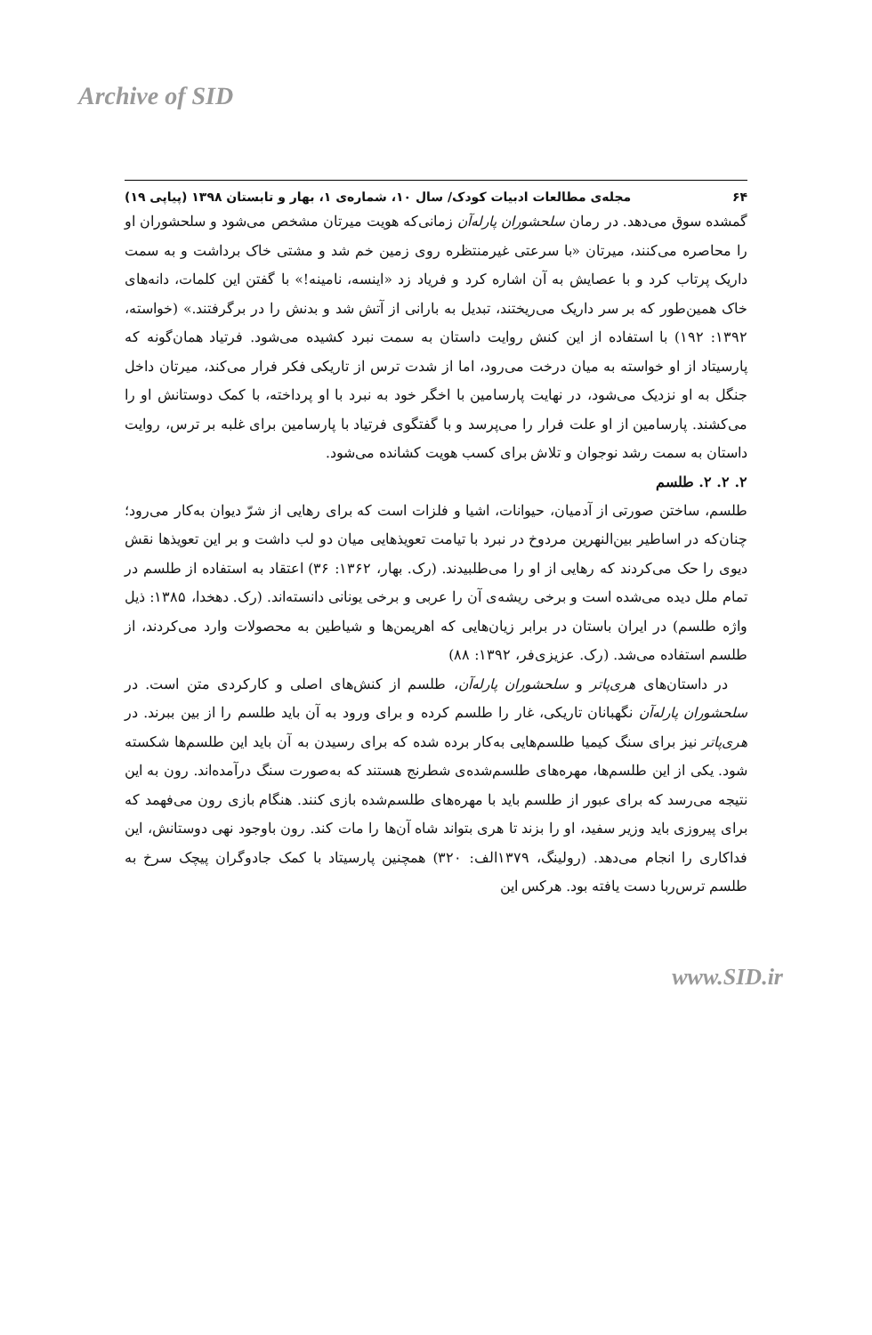Archive of SID
۶۴ مجله‌ی مطالعات ادبیات کودک/ سال ۱۰، شماره‌ی ۱، بهار و تابستان ۱۳۹۸ (پیاپی ۱۹)
گمشده سوق می‌دهد. در رمان سلحشوران پارله‌آن زمانی‌که هویت میرتان مشخص می‌شود و سلحشوران او را محاصره می‌کنند، میرتان «با سرعتی غیرمنتظره روی زمین خم شد و مشتی خاک برداشت و به سمت داریک پرتاب کرد و با عصایش به آن اشاره کرد و فریاد زد «اینسه، نامینه!» با گفتن این کلمات، دانه‌های خاک همین‌طور که بر سر داریک می‌ریختند، تبدیل به بارانی از آتش شد و بدنش را در برگرفتند.» (خواسته، ۱۳۹۲: ۱۹۲) با استفاده از این کنش روایت داستان به سمت نبرد کشیده می‌شود. فرتیاد همان‌گونه که پارسیتاد از او خواسته به میان درخت می‌رود، اما از شدت ترس از تاریکی فکر فرار می‌کند، میرتان داخل جنگل به او نزدیک می‌شود، در نهایت پارسامین با اخگر خود به نبرد با او پرداخته، با کمک دوستانش او را می‌کشند. پارسامین از او علت فرار را می‌پرسد و با گفتگوی فرتیاد با پارسامین برای غلبه بر ترس، روایت داستان به سمت رشد نوجوان و تلاش برای کسب هویت کشانده می‌شود.
۲. ۲. ۲. طلسم
طلسم، ساختن صورتی از آدمیان، حیوانات، اشیا و فلزات است که برای رهایی از شرّ دیوان به‌کار می‌رود؛ چنان‌که در اساطیر بین‌النهرین مردوخ در نبرد با تیامت تعویذهایی میان دو لب داشت و بر این تعویذها نقش دیوی را حک می‌کردند که رهایی از او را می‌طلبیدند. (رک. بهار، ۱۳۶۲: ۳۶) اعتقاد به استفاده از طلسم در تمام ملل دیده می‌شده است و برخی ریشه‌ی آن را عربی و برخی یونانی دانسته‌اند. (رک. دهخدا، ۱۳۸۵: ذیل واژه طلسم) در ایران باستان در برابر زیان‌هایی که اهریمن‌ها و شیاطین به محصولات وارد می‌کردند، از طلسم استفاده می‌شد. (رک. عزیزی‌فر، ۱۳۹۲: ۸۸)
در داستان‌های هری‌پاتر و سلحشوران پارله‌آن، طلسم از کنش‌های اصلی و کارکردی متن است. در سلحشوران پارله‌آن نگهبانان تاریکی، غار را طلسم کرده و برای ورود به آن باید طلسم را از بین ببرند. در هری‌پاتر نیز برای سنگ کیمیا طلسم‌هایی به‌کار برده شده که برای رسیدن به آن باید این طلسم‌ها شکسته شود. یکی از این طلسم‌ها، مهره‌های طلسم‌شده‌ی شطرنج هستند که به‌صورت سنگ درآمده‌اند. رون به این نتیجه می‌رسد که برای عبور از طلسم باید با مهره‌های طلسم‌شده بازی کنند. هنگام بازی رون می‌فهمد که برای پیروزی باید وزیر سفید، او را بزند تا هری بتواند شاه آن‌ها را مات کند. رون باوجود نهی دوستانش، این فداکاری را انجام می‌دهد. (رولینگ، ۱۳۷۹الف: ۳۲۰) همچنین پارسیتاد با کمک جادوگران پیچک سرخ به طلسم ترس‌ربا دست یافته بود. هرکس این
www.SID.ir